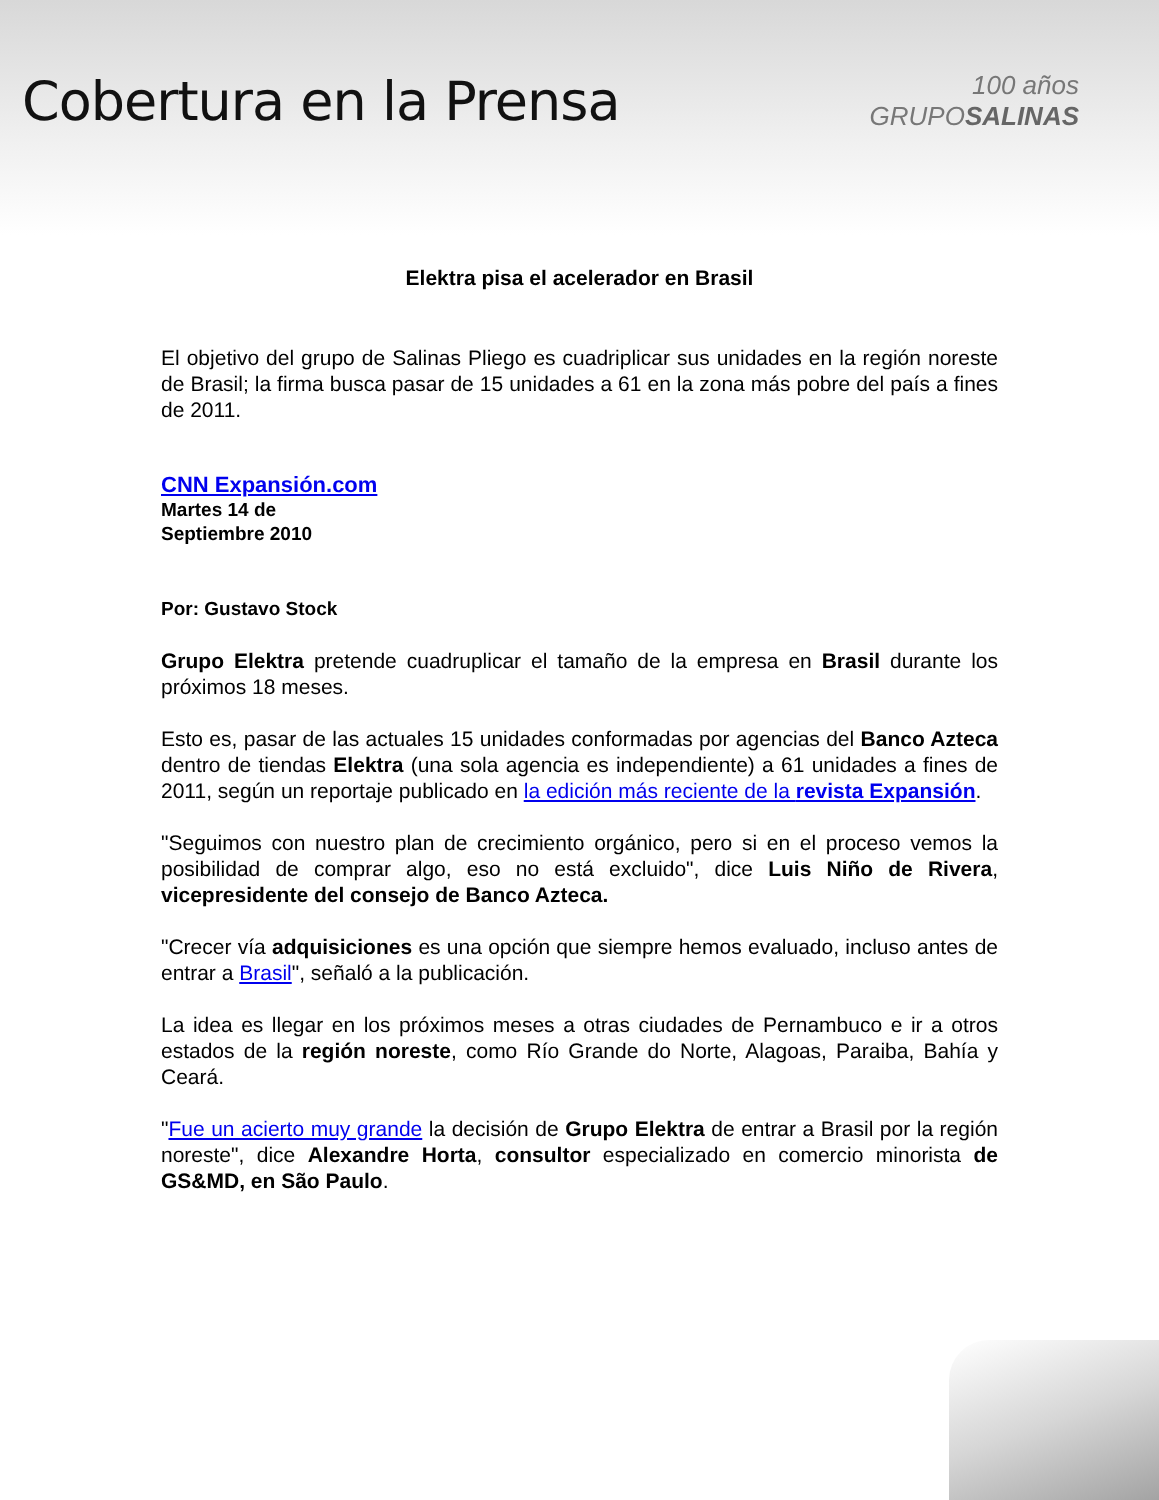Cobertura en la Prensa
100 años
GRUPOSALINAS
Elektra pisa el acelerador en Brasil
El objetivo del grupo de Salinas Pliego es cuadriplicar sus unidades en la región noreste de Brasil; la firma busca pasar de 15 unidades a 61 en la zona más pobre del país a fines de 2011.
CNN Expansión.com
Martes 14 de
Septiembre 2010
Por: Gustavo Stock
Grupo Elektra pretende cuadruplicar el tamaño de la empresa en Brasil durante los próximos 18 meses.
Esto es, pasar de las actuales 15 unidades conformadas por agencias del Banco Azteca dentro de tiendas Elektra (una sola agencia es independiente) a 61 unidades a fines de 2011, según un reportaje publicado en la edición más reciente de la revista Expansión.
"Seguimos con nuestro plan de crecimiento orgánico, pero si en el proceso vemos la posibilidad de comprar algo, eso no está excluido", dice Luis Niño de Rivera, vicepresidente del consejo de Banco Azteca.
"Crecer vía adquisiciones es una opción que siempre hemos evaluado, incluso antes de entrar a Brasil", señaló a la publicación.
La idea es llegar en los próximos meses a otras ciudades de Pernambuco e ir a otros estados de la región noreste, como Río Grande do Norte, Alagoas, Paraiba, Bahía y Ceará.
"Fue un acierto muy grande la decisión de Grupo Elektra de entrar a Brasil por la región noreste", dice Alexandre Horta, consultor especializado en comercio minorista de GS&MD, en São Paulo.